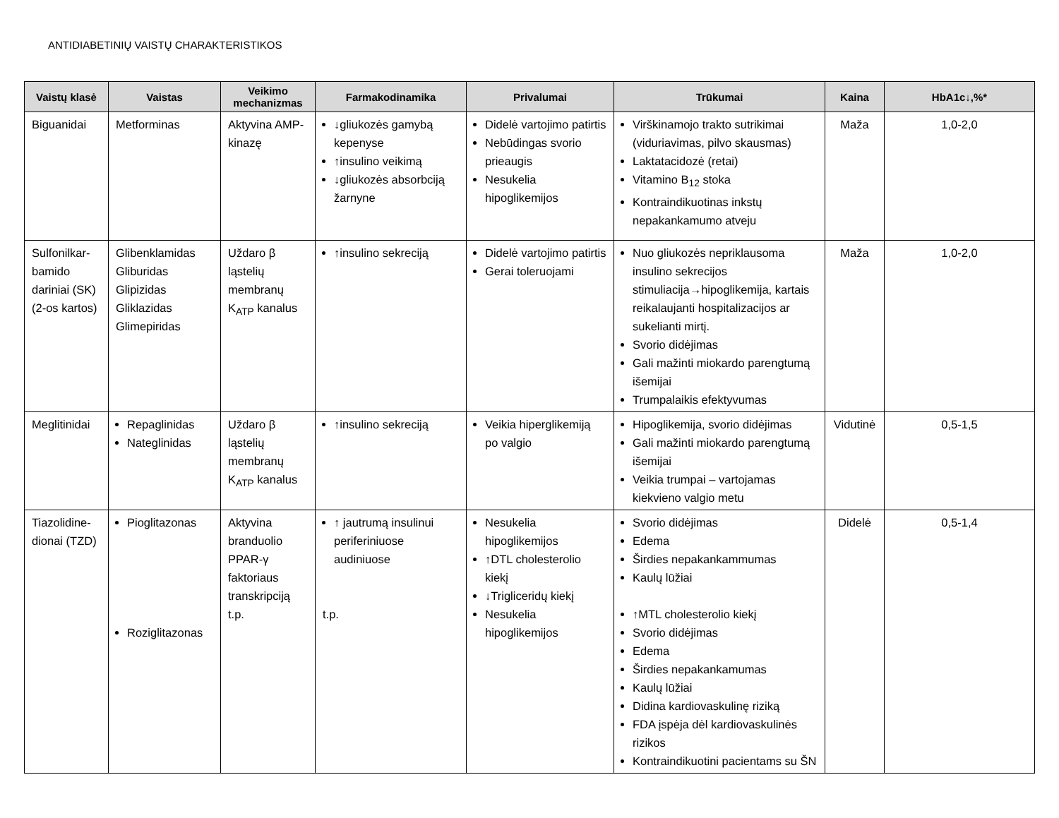ANTIDIABETINIŲ VAISTŲ CHARAKTERISTIKOS
| Vaistų klasė | Vaistas | Veikimo mechanizmas | Farmakodinamika | Privalumai | Trūkumai | Kaina | HbA1c↓,%* |
| --- | --- | --- | --- | --- | --- | --- | --- |
| Biguanidai | Metforminas | Aktyvina AMP-kinazę | ↓gliukozės gamybą kepenyse ↑insulino veikimą ↓gliukozės absorbciją žarnyne | Didelė vartojimo patirtis Nebūdingas svorio prieaugis Nesukelia hipoglikemijos | Virškinamojo trakto sutrikimai (viduriavimas, pilvo skausmas) Laktatacidozė (retai) Vitamino B<sub>12</sub> stoka Kontraindikuotinas inkstų nepakankamumo atveju | Maža | 1,0-2,0 |
| Sulfonilkar-bamido dariniai (SK)(2-os kartos) | Glibenklamidas Gliburidas Glipizidas Gliklazidas Glimepiridas | Uždaro β ląstelių membranų K<sub>ATP</sub> kanalus | ↑insulino sekreciją | Didelė vartojimo patirtis Gerai toleruojami | Nuo gliukozės nepriklausoma insulino sekrecijos stimuliacija→hipoglikemija, kartais reikalaujanti hospitalizacijos ar sukelianti mirtį. Svorio didėjimas Gali mažinti miokardo parengtumą išemijai Trumpalaikis efektyvumas | Maža | 1,0-2,0 |
| Meglitinidai | Repaglinidas Nateglinidas | Uždaro β ląstelių membranų K<sub>ATP</sub> kanalus | ↑insulino sekreciją | Veikia hiperglikemiją po valgio | Hipoglikemija, svorio didėjimas Gali mažinti miokardo parengtumą išemijai Veikia trumpai – vartojamas kiekvieno valgio metu | Vidutinė | 0,5-1,5 |
| Tiazolidine-dionai (TZD) | Pioglitazonas Roziglitazonas | Aktyvina branduolio PPAR-γ faktoriaus transkripciją t.p. | ↑ jautrumą insulinui periferiniuose audiniuose t.p. | Nesukelia hipoglikemijos ↑DTL cholesterolio kiekį ↓Trigliceridų kiekį Nesukelia hipoglikemijos | Svorio didėjimas Edema Širdies nepakankammumas Kaulų lūžiai ↑MTL cholesterolio kiekį Svorio didėjimas Edema Širdies nepakankamumas Kaulų lūžiai Didina kardiovaskulinę riziką FDA įspėja dėl kardiovaskulinės rizikos Kontraindikuotini pacientams su ŠN | Didelė | 0,5-1,4 |